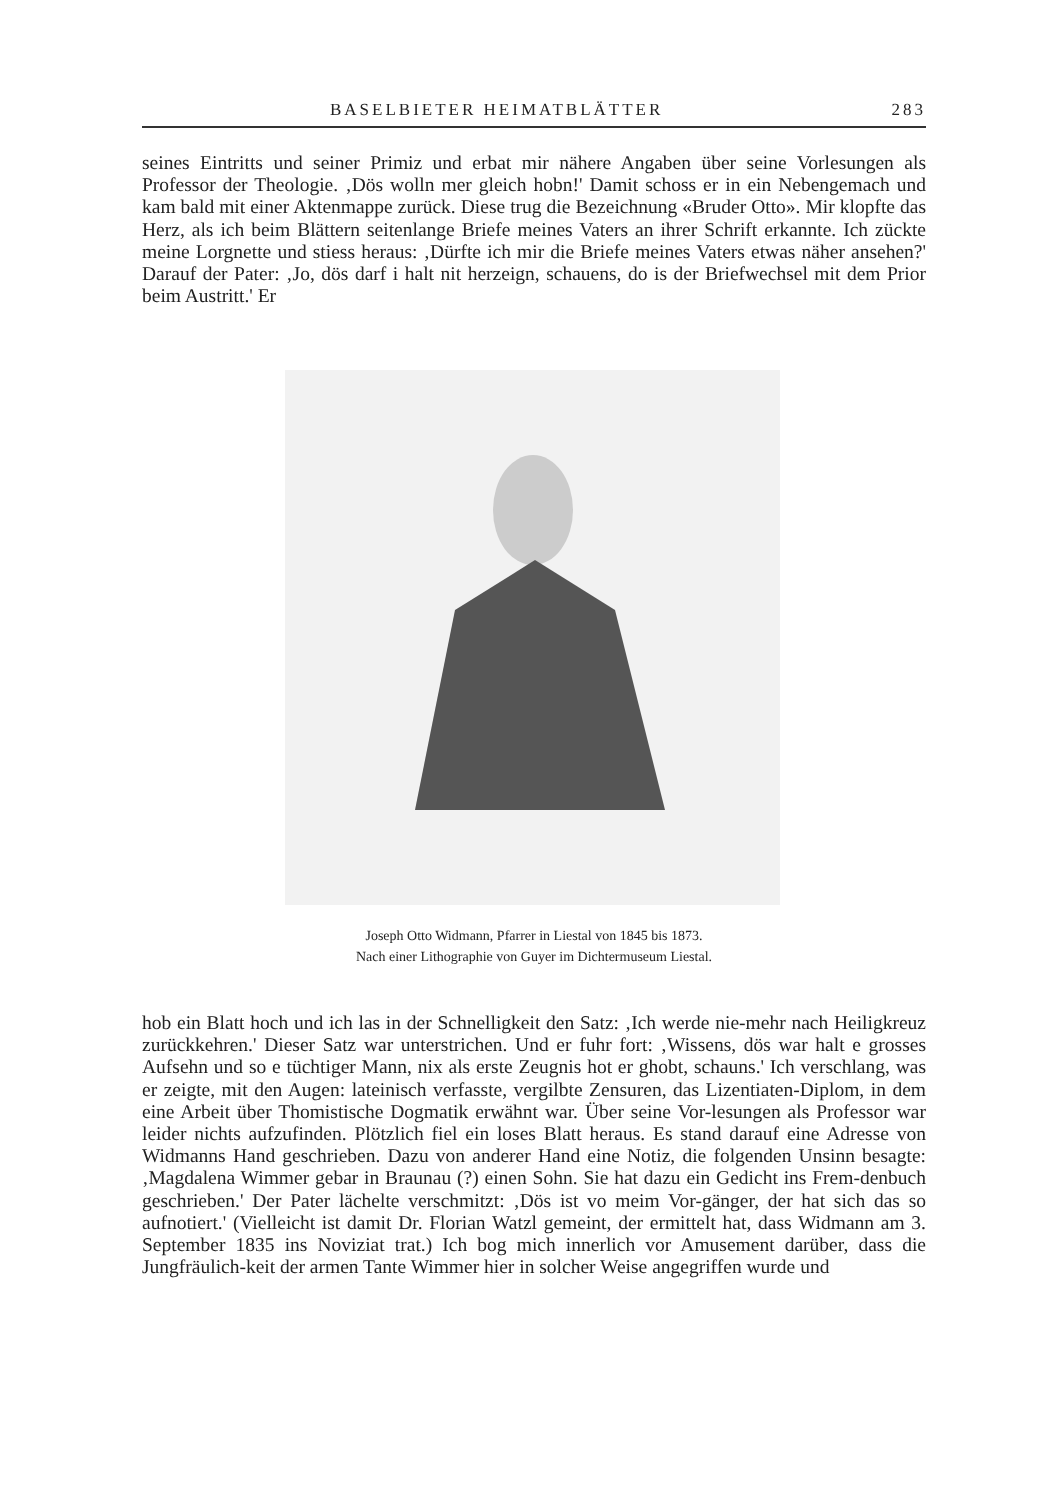BASELBIETER HEIMATBLÄTTER 283
seines Eintritts und seiner Primiz und erbat mir nähere Angaben über seine Vorlesungen als Professor der Theologie. ‚Dös wolln mer gleich hobn!' Damit schoss er in ein Nebengemach und kam bald mit einer Aktenmappe zurück. Diese trug die Bezeichnung «Bruder Otto». Mir klopfte das Herz, als ich beim Blättern seitenlange Briefe meines Vaters an ihrer Schrift erkannte. Ich zückte meine Lorgnette und stiess heraus: ‚Dürfte ich mir die Briefe meines Vaters etwas näher ansehen?' Darauf der Pater: ‚Jo, dös darf i halt nit herzeign, schauens, do is der Briefwechsel mit dem Prior beim Austritt.' Er
Joseph Otto Widmann, Pfarrer in Liestal von 1845 bis 1873.
Nach einer Lithographie von Guyer im Dichtermuseum Liestal.
hob ein Blatt hoch und ich las in der Schnelligkeit den Satz: ‚Ich werde nie-mehr nach Heiligkreuz zurückkehren.' Dieser Satz war unterstrichen. Und er fuhr fort: ‚Wissens, dös war halt e grosses Aufsehn und so e tüchtiger Mann, nix als erste Zeugnis hot er ghobt, schauns.' Ich verschlang, was er zeigte, mit den Augen: lateinisch verfasste, vergilbte Zensuren, das Lizentiaten-Diplom, in dem eine Arbeit über Thomistische Dogmatik erwähnt war. Über seine Vor-lesungen als Professor war leider nichts aufzufinden. Plötzlich fiel ein loses Blatt heraus. Es stand darauf eine Adresse von Widmanns Hand geschrieben. Dazu von anderer Hand eine Notiz, die folgenden Unsinn besagte: ‚Magdalena Wimmer gebar in Braunau (?) einen Sohn. Sie hat dazu ein Gedicht ins Frem-denbuch geschrieben.' Der Pater lächelte verschmitzt: ‚Dös ist vo meim Vor-gänger, der hat sich das so aufnotiert.' (Vielleicht ist damit Dr. Florian Watzl gemeint, der ermittelt hat, dass Widmann am 3. September 1835 ins Noviziat trat.) Ich bog mich innerlich vor Amusement darüber, dass die Jungfräulich-keit der armen Tante Wimmer hier in solcher Weise angegriffen wurde und